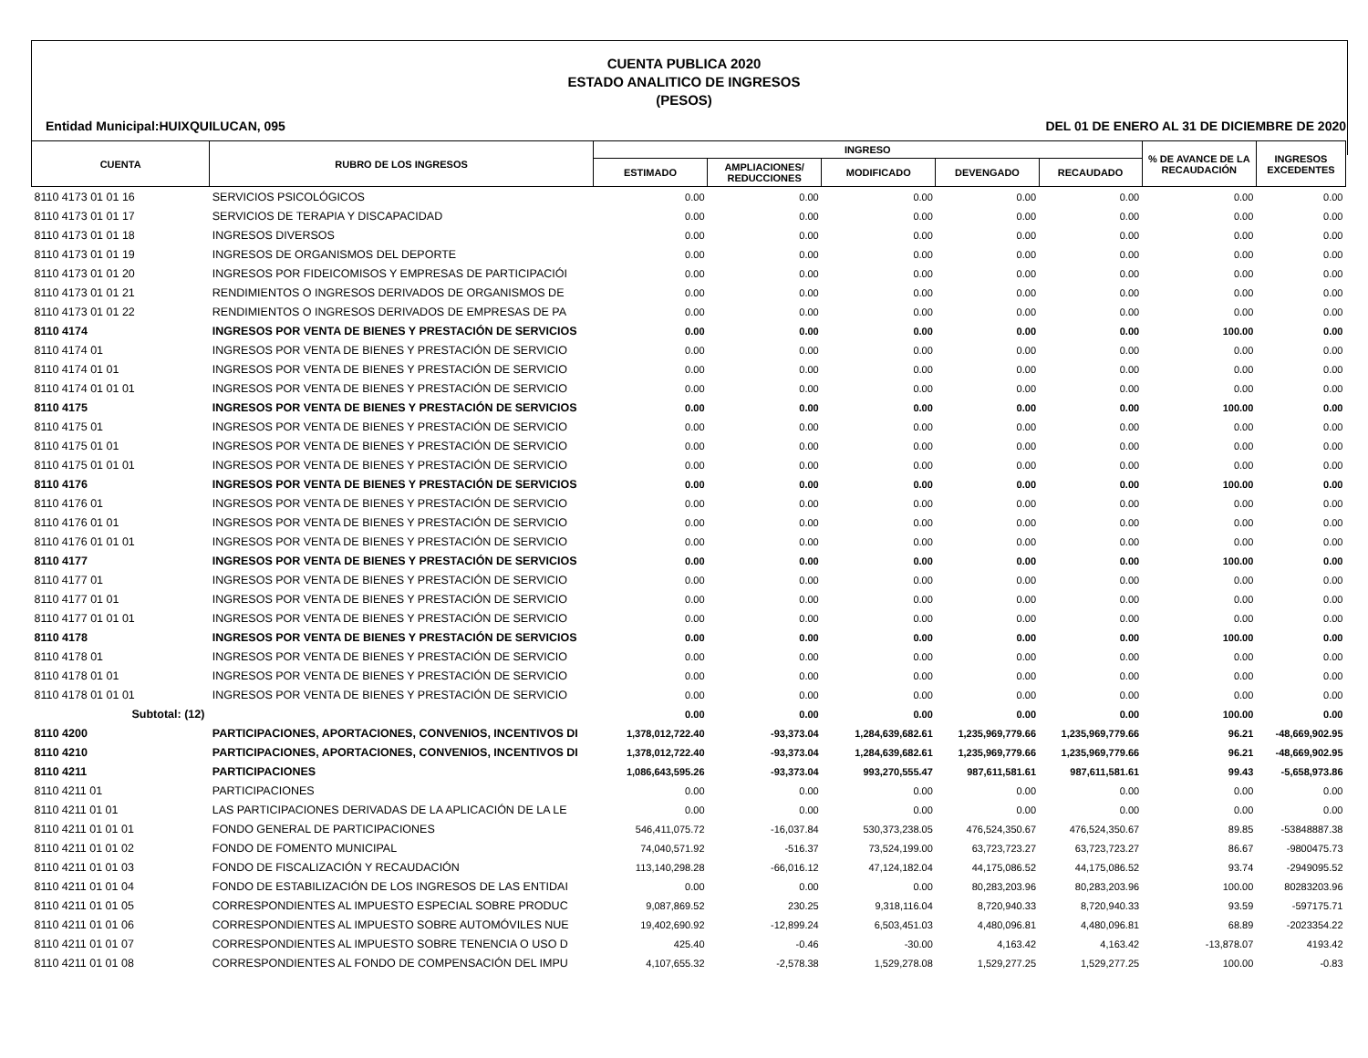CUENTA PUBLICA 2020
ESTADO ANALITICO DE INGRESOS
(PESOS)
Entidad Municipal:HUIXQUILUCAN, 095 DEL 01 DE ENERO AL 31 DE DICIEMBRE DE 2020
| CUENTA | RUBRO DE LOS INGRESOS | INGRESO | | | | | % DE AVANCE DE LA RECAUDACIÓN | INGRESOS EXCEDENTES |
| --- | --- | --- | --- | --- | --- | --- | --- | --- |
| | | ESTIMADO | AMPLIACIONES/ REDUCCIONES | MODIFICADO | DEVENGADO | RECAUDADO | | |
| 8110 4173 01 01 16 | SERVICIOS PSICOLÓGICOS | 0.00 | 0.00 | 0.00 | 0.00 | 0.00 | 0.00 | 0.00 |
| 8110 4173 01 01 17 | SERVICIOS DE TERAPIA Y DISCAPACIDAD | 0.00 | 0.00 | 0.00 | 0.00 | 0.00 | 0.00 | 0.00 |
| 8110 4173 01 01 18 | INGRESOS DIVERSOS | 0.00 | 0.00 | 0.00 | 0.00 | 0.00 | 0.00 | 0.00 |
| 8110 4173 01 01 19 | INGRESOS DE ORGANISMOS DEL DEPORTE | 0.00 | 0.00 | 0.00 | 0.00 | 0.00 | 0.00 | 0.00 |
| 8110 4173 01 01 20 | INGRESOS POR FIDEICOMISOS Y EMPRESAS DE PARTICIPACIÓI | 0.00 | 0.00 | 0.00 | 0.00 | 0.00 | 0.00 | 0.00 |
| 8110 4173 01 01 21 | RENDIMIENTOS O INGRESOS DERIVADOS DE ORGANISMOS DE | 0.00 | 0.00 | 0.00 | 0.00 | 0.00 | 0.00 | 0.00 |
| 8110 4173 01 01 22 | RENDIMIENTOS O INGRESOS DERIVADOS DE EMPRESAS DE PA | 0.00 | 0.00 | 0.00 | 0.00 | 0.00 | 0.00 | 0.00 |
| 8110 4174 | INGRESOS POR VENTA DE BIENES Y PRESTACIÓN DE SERVICIOS | 0.00 | 0.00 | 0.00 | 0.00 | 0.00 | 100.00 | 0.00 |
| 8110 4174 01 | INGRESOS POR VENTA DE BIENES Y PRESTACIÓN DE SERVICIO | 0.00 | 0.00 | 0.00 | 0.00 | 0.00 | 0.00 | 0.00 |
| 8110 4174 01 01 | INGRESOS POR VENTA DE BIENES Y PRESTACIÓN DE SERVICIO | 0.00 | 0.00 | 0.00 | 0.00 | 0.00 | 0.00 | 0.00 |
| 8110 4174 01 01 01 | INGRESOS POR VENTA DE BIENES Y PRESTACIÓN DE SERVICIO | 0.00 | 0.00 | 0.00 | 0.00 | 0.00 | 0.00 | 0.00 |
| 8110 4175 | INGRESOS POR VENTA DE BIENES Y PRESTACIÓN DE SERVICIOS | 0.00 | 0.00 | 0.00 | 0.00 | 0.00 | 100.00 | 0.00 |
| 8110 4175 01 | INGRESOS POR VENTA DE BIENES Y PRESTACIÓN DE SERVICIO | 0.00 | 0.00 | 0.00 | 0.00 | 0.00 | 0.00 | 0.00 |
| 8110 4175 01 01 | INGRESOS POR VENTA DE BIENES Y PRESTACIÓN DE SERVICIO | 0.00 | 0.00 | 0.00 | 0.00 | 0.00 | 0.00 | 0.00 |
| 8110 4175 01 01 01 | INGRESOS POR VENTA DE BIENES Y PRESTACIÓN DE SERVICIO | 0.00 | 0.00 | 0.00 | 0.00 | 0.00 | 0.00 | 0.00 |
| 8110 4176 | INGRESOS POR VENTA DE BIENES Y PRESTACIÓN DE SERVICIOS | 0.00 | 0.00 | 0.00 | 0.00 | 0.00 | 100.00 | 0.00 |
| 8110 4176 01 | INGRESOS POR VENTA DE BIENES Y PRESTACIÓN DE SERVICIO | 0.00 | 0.00 | 0.00 | 0.00 | 0.00 | 0.00 | 0.00 |
| 8110 4176 01 01 | INGRESOS POR VENTA DE BIENES Y PRESTACIÓN DE SERVICIO | 0.00 | 0.00 | 0.00 | 0.00 | 0.00 | 0.00 | 0.00 |
| 8110 4176 01 01 01 | INGRESOS POR VENTA DE BIENES Y PRESTACIÓN DE SERVICIO | 0.00 | 0.00 | 0.00 | 0.00 | 0.00 | 0.00 | 0.00 |
| 8110 4177 | INGRESOS POR VENTA DE BIENES Y PRESTACIÓN DE SERVICIOS | 0.00 | 0.00 | 0.00 | 0.00 | 0.00 | 100.00 | 0.00 |
| 8110 4177 01 | INGRESOS POR VENTA DE BIENES Y PRESTACIÓN DE SERVICIO | 0.00 | 0.00 | 0.00 | 0.00 | 0.00 | 0.00 | 0.00 |
| 8110 4177 01 01 | INGRESOS POR VENTA DE BIENES Y PRESTACIÓN DE SERVICIO | 0.00 | 0.00 | 0.00 | 0.00 | 0.00 | 0.00 | 0.00 |
| 8110 4177 01 01 01 | INGRESOS POR VENTA DE BIENES Y PRESTACIÓN DE SERVICIO | 0.00 | 0.00 | 0.00 | 0.00 | 0.00 | 0.00 | 0.00 |
| 8110 4178 | INGRESOS POR VENTA DE BIENES Y PRESTACIÓN DE SERVICIOS | 0.00 | 0.00 | 0.00 | 0.00 | 0.00 | 100.00 | 0.00 |
| 8110 4178 01 | INGRESOS POR VENTA DE BIENES Y PRESTACIÓN DE SERVICIO | 0.00 | 0.00 | 0.00 | 0.00 | 0.00 | 0.00 | 0.00 |
| 8110 4178 01 01 | INGRESOS POR VENTA DE BIENES Y PRESTACIÓN DE SERVICIO | 0.00 | 0.00 | 0.00 | 0.00 | 0.00 | 0.00 | 0.00 |
| 8110 4178 01 01 01 | INGRESOS POR VENTA DE BIENES Y PRESTACIÓN DE SERVICIO | 0.00 | 0.00 | 0.00 | 0.00 | 0.00 | 0.00 | 0.00 |
| Subtotal: (12) | | 0.00 | 0.00 | 0.00 | 0.00 | 0.00 | 100.00 | 0.00 |
| 8110 4200 | PARTICIPACIONES, APORTACIONES, CONVENIOS, INCENTIVOS DI | 1,378,012,722.40 | -93,373.04 | 1,284,639,682.61 | 1,235,969,779.66 | 1,235,969,779.66 | 96.21 | -48,669,902.95 |
| 8110 4210 | PARTICIPACIONES, APORTACIONES, CONVENIOS, INCENTIVOS DI | 1,378,012,722.40 | -93,373.04 | 1,284,639,682.61 | 1,235,969,779.66 | 1,235,969,779.66 | 96.21 | -48,669,902.95 |
| 8110 4211 | PARTICIPACIONES | 1,086,643,595.26 | -93,373.04 | 993,270,555.47 | 987,611,581.61 | 987,611,581.61 | 99.43 | -5,658,973.86 |
| 8110 4211 01 | PARTICIPACIONES | 0.00 | 0.00 | 0.00 | 0.00 | 0.00 | 0.00 | 0.00 |
| 8110 4211 01 01 | LAS PARTICIPACIONES DERIVADAS DE LA APLICACIÓN DE LA LE | 0.00 | 0.00 | 0.00 | 0.00 | 0.00 | 0.00 | 0.00 |
| 8110 4211 01 01 01 | FONDO GENERAL DE PARTICIPACIONES | 546,411,075.72 | -16,037.84 | 530,373,238.05 | 476,524,350.67 | 476,524,350.67 | 89.85 | -53848887.38 |
| 8110 4211 01 01 02 | FONDO DE FOMENTO MUNICIPAL | 74,040,571.92 | -516.37 | 73,524,199.00 | 63,723,723.27 | 63,723,723.27 | 86.67 | -9800475.73 |
| 8110 4211 01 01 03 | FONDO DE FISCALIZACIÓN Y RECAUDACIÓN | 113,140,298.28 | -66,016.12 | 47,124,182.04 | 44,175,086.52 | 44,175,086.52 | 93.74 | -2949095.52 |
| 8110 4211 01 01 04 | FONDO DE ESTABILIZACIÓN DE LOS INGRESOS DE LAS ENTIDAI | 0.00 | 0.00 | 0.00 | 80,283,203.96 | 80,283,203.96 | 100.00 | 80283203.96 |
| 8110 4211 01 01 05 | CORRESPONDIENTES AL IMPUESTO ESPECIAL SOBRE PRODUC | 9,087,869.52 | 230.25 | 9,318,116.04 | 8,720,940.33 | 8,720,940.33 | 93.59 | -597175.71 |
| 8110 4211 01 01 06 | CORRESPONDIENTES AL IMPUESTO SOBRE AUTOMÓVILES NUE | 19,402,690.92 | -12,899.24 | 6,503,451.03 | 4,480,096.81 | 4,480,096.81 | 68.89 | -2023354.22 |
| 8110 4211 01 01 07 | CORRESPONDIENTES AL IMPUESTO SOBRE TENENCIA O USO D | 425.40 | -0.46 | -30.00 | 4,163.42 | 4,163.42 | -13,878.07 | 4193.42 |
| 8110 4211 01 01 08 | CORRESPONDIENTES AL FONDO DE COMPENSACIÓN DEL IMPU | 4,107,655.32 | -2,578.38 | 1,529,278.08 | 1,529,277.25 | 1,529,277.25 | 100.00 | -0.83 |